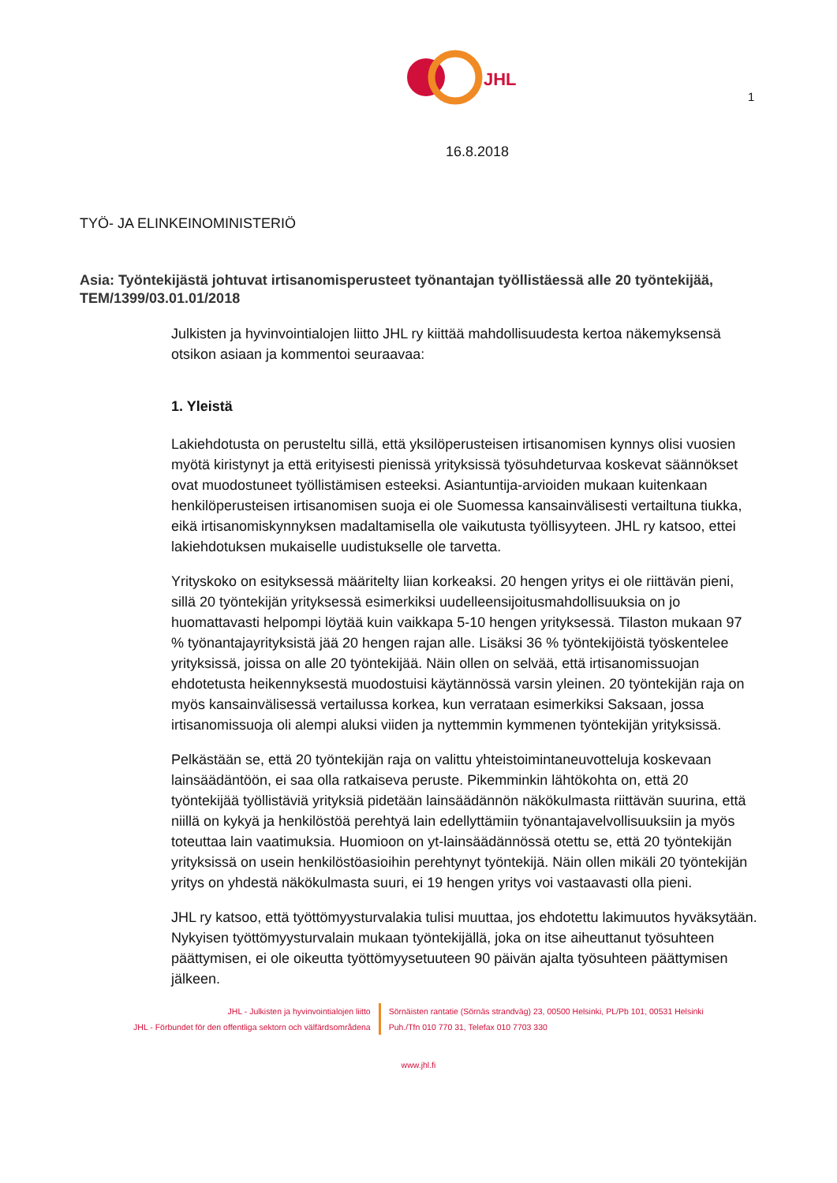JHL
1
16.8.2018
TYÖ- JA ELINKEINOMINISTERIÖ
Asia: Työntekijästä johtuvat irtisanomisperusteet työnantajan työllistäessä alle 20 työntekijää, TEM/1399/03.01.01/2018
Julkisten ja hyvinvointialojen liitto JHL ry kiittää mahdollisuudesta kertoa näkemyksensä otsikon asiaan ja kommentoi seuraavaa:
1. Yleistä
Lakiehdotusta on perusteltu sillä, että yksilöperusteisen irtisanomisen kynnys olisi vuosien myötä kiristynyt ja että erityisesti pienissä yrityksissä työsuhdeturvaa koskevat säännökset ovat muodostuneet työllistämisen esteeksi. Asiantuntija-arvioiden mukaan kuitenkaan henkilöperusteisen irtisanomisen suoja ei ole Suomessa kansainvälisesti vertailtuna tiukka, eikä irtisanomiskynnyksen madaltamisella ole vaikutusta työllisyyteen. JHL ry katsoo, ettei lakiehdotuksen mukaiselle uudistukselle ole tarvetta.
Yrityskoko on esityksessä määritelty liian korkeaksi. 20 hengen yritys ei ole riittävän pieni, sillä 20 työntekijän yrityksessä esimerkiksi uudelleensijoitusmahdollisuuksia on jo huomattavasti helpompi löytää kuin vaikkapa 5-10 hengen yrityksessä. Tilaston mukaan 97 % työnantajayrityksistä jää 20 hengen rajan alle. Lisäksi 36 % työntekijöistä työskentelee yrityksissä, joissa on alle 20 työntekijää. Näin ollen on selvää, että irtisanomissuojan ehdotetusta heikennyksestä muodostuisi käytännössä varsin yleinen. 20 työntekijän raja on myös kansainvälisessä vertailussa korkea, kun verrataan esimerkiksi Saksaan, jossa irtisanomissuoja oli alempi aluksi viiden ja nyttemmin kymmenen työntekijän yrityksissä.
Pelkästään se, että 20 työntekijän raja on valittu yhteistoimintaneuvotteluja koskevaan lainsäädäntöön, ei saa olla ratkaiseva peruste. Pikemminkin lähtökohta on, että 20 työntekijää työllistäviä yrityksiä pidetään lainsäädännön näkökulmasta riittävän suurina, että niillä on kykyä ja henkilöstöä perehtyä lain edellyttämiin työnantajavelvollisuuksiin ja myös toteuttaa lain vaatimuksia. Huomioon on yt-lainsäädännössä otettu se, että 20 työntekijän yrityksissä on usein henkilöstöasioihin perehtynyt työntekijä. Näin ollen mikäli 20 työntekijän yritys on yhdestä näkökulmasta suuri, ei 19 hengen yritys voi vastaavasti olla pieni.
JHL ry katsoo, että työttömyysturvalakia tulisi muuttaa, jos ehdotettu lakimuutos hyväksytään. Nykyisen työttömyysturvalain mukaan työntekijällä, joka on itse aiheuttanut työsuhteen päättymisen, ei ole oikeutta työttömyysetuuteen 90 päivän ajalta työsuhteen päättymisen jälkeen.
JHL - Julkisten ja hyvinvointialojen liitto
JHL - Förbundet för den offentliga sektorn och välfärdsområdena
Sörnäisten rantatie (Sörnäs strandväg) 23, 00500 Helsinki, PL/Pb 101, 00531 Helsinki
Puh./Tfn 010 770 31, Telefax 010 7703 330
www.jhl.fi